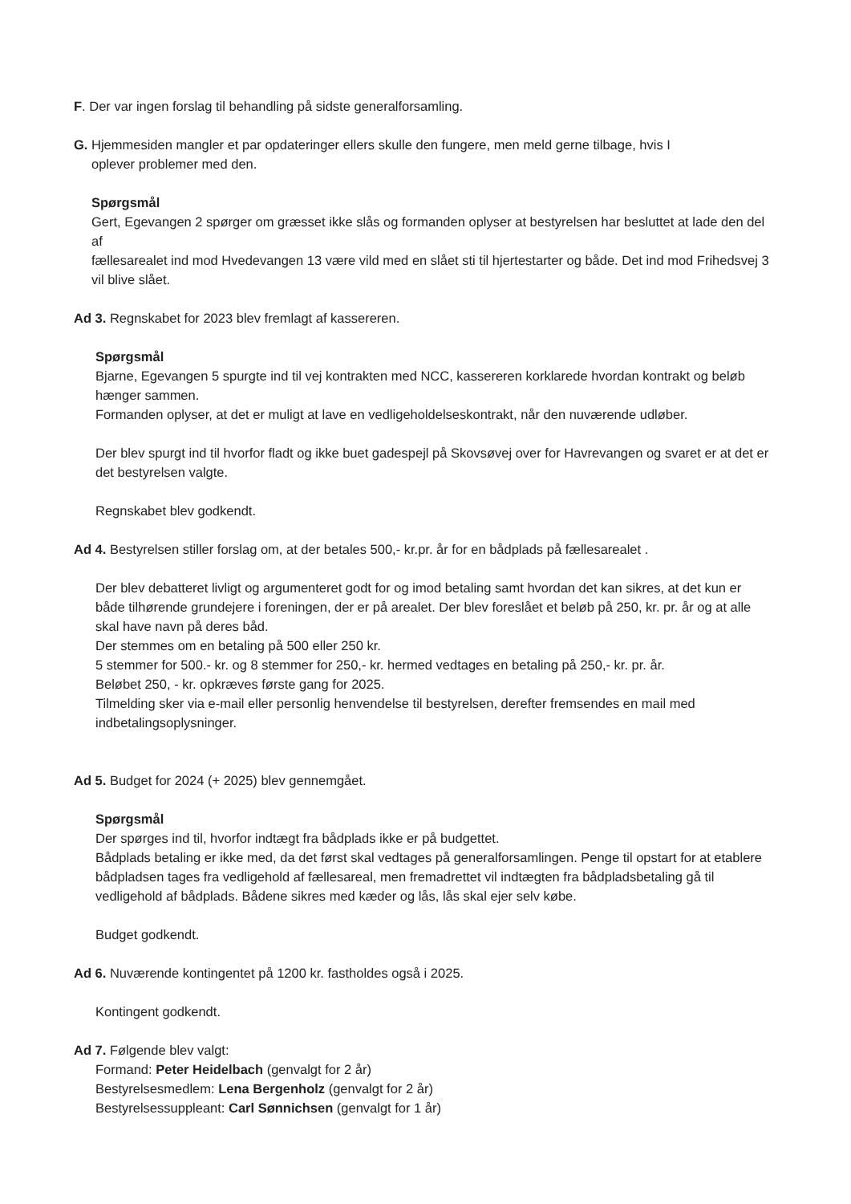F. Der var ingen forslag til behandling på sidste generalforsamling.
G. Hjemmesiden mangler et par opdateringer ellers skulle den fungere, men meld gerne tilbage, hvis I
oplever problemer med den.
Spørgsmål
Gert, Egevangen 2 spørger om græsset ikke slås og formanden oplyser at bestyrelsen har besluttet at lade den del af
fællesarealet ind mod Hvedevangen 13 være vild med en slået sti til hjertestarter og både. Det ind mod Frihedsvej 3 vil blive slået.
Ad 3. Regnskabet for 2023 blev fremlagt af kassereren.
Spørgsmål
Bjarne, Egevangen 5 spurgte ind til vej kontrakten med NCC, kassereren korklarede hvordan kontrakt og beløb hænger sammen.
Formanden oplyser, at det er muligt at lave en vedligeholdelseskontrakt, når den nuværende udløber.
Der blev spurgt ind til hvorfor fladt og ikke buet gadespejl på Skovsøvej over for Havrevangen og svaret er at det er det bestyrelsen valgte.
Regnskabet blev godkendt.
Ad 4. Bestyrelsen stiller forslag om, at der betales 500,- kr.pr. år for en bådplads på fællesarealet .
Der blev debatteret livligt og argumenteret godt for og imod betaling samt hvordan det kan sikres, at det kun er både tilhørende grundejere i foreningen, der er på arealet. Der blev foreslået et beløb på 250, kr. pr. år og at alle skal have navn på deres båd.
Der stemmes om en betaling på 500 eller 250 kr.
5 stemmer for 500.- kr. og 8 stemmer for 250,- kr. hermed vedtages en betaling på 250,- kr. pr. år.
Beløbet 250, - kr. opkræves første gang for 2025.
Tilmelding sker via e-mail eller personlig henvendelse til bestyrelsen, derefter fremsendes en mail med indbetalingsoplysninger.
Ad 5. Budget for 2024 (+ 2025) blev gennemgået.
Spørgsmål
Der spørges ind til, hvorfor indtægt fra bådplads ikke er på budgettet.
Bådplads betaling er ikke med, da det først skal vedtages på generalforsamlingen. Penge til opstart for at etablere bådpladsen tages fra vedligehold af fællesareal, men fremadrettet vil indtægten fra bådpladsbetaling gå til vedligehold af bådplads. Bådene sikres med kæder og lås, lås skal ejer selv købe.
Budget godkendt.
Ad 6. Nuværende kontingentet på 1200 kr. fastholdes også i 2025.
Kontingent godkendt.
Ad 7. Følgende blev valgt:
Formand: Peter Heidelbach (genvalgt for 2 år)
Bestyrelsesmedlem: Lena Bergenholz (genvalgt for 2 år)
Bestyrelsessuppleant: Carl Sønnichsen (genvalgt for 1 år)